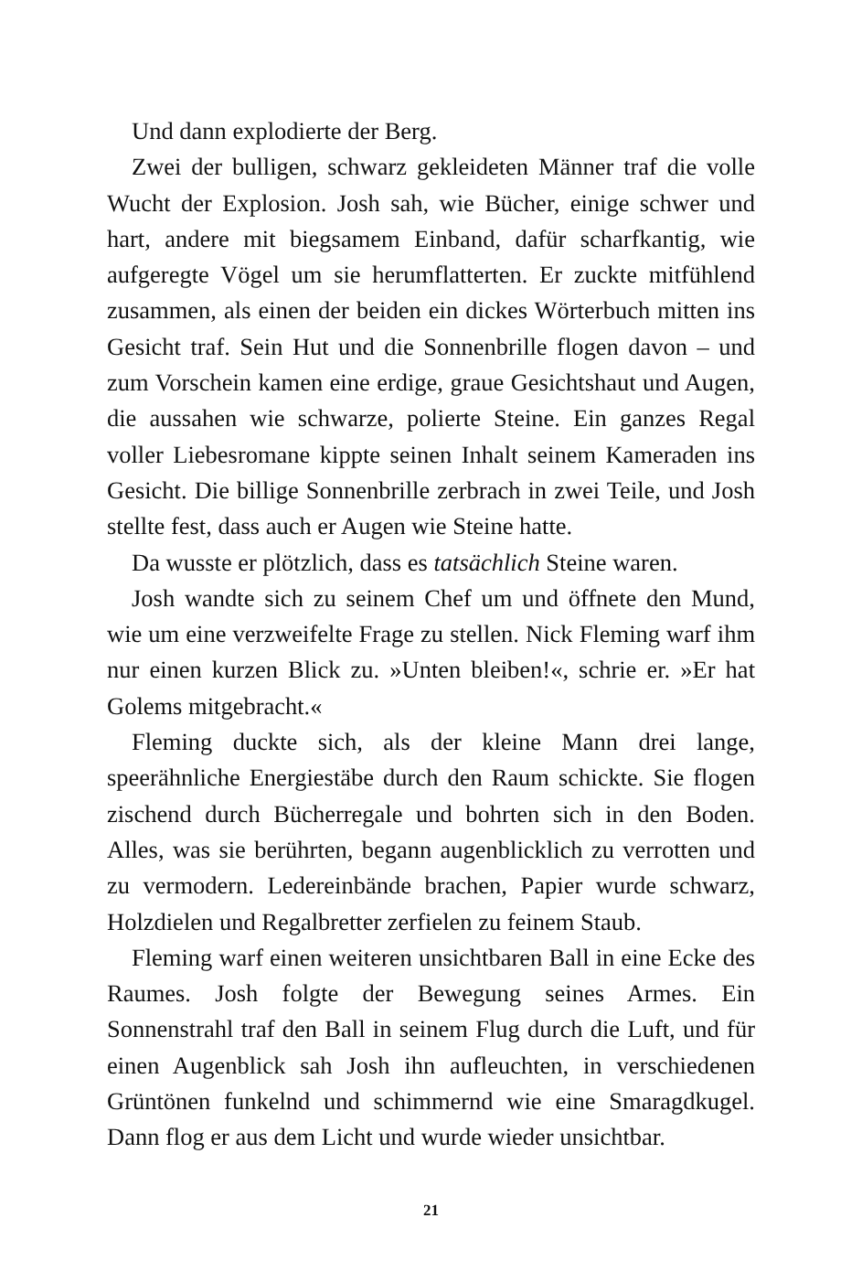Und dann explodierte der Berg.
Zwei der bulligen, schwarz gekleideten Männer traf die volle Wucht der Explosion. Josh sah, wie Bücher, einige schwer und hart, andere mit biegsamem Einband, dafür scharfkantig, wie aufgeregte Vögel um sie herumflatterten. Er zuckte mitfühlend zusammen, als einen der beiden ein dickes Wörterbuch mitten ins Gesicht traf. Sein Hut und die Sonnenbrille flogen davon – und zum Vorschein kamen eine erdige, graue Gesichtshaut und Augen, die aussahen wie schwarze, polierte Steine. Ein ganzes Regal voller Liebesromane kippte seinen Inhalt seinem Kameraden ins Gesicht. Die billige Sonnenbrille zerbrach in zwei Teile, und Josh stellte fest, dass auch er Augen wie Steine hatte.
Da wusste er plötzlich, dass es tatsächlich Steine waren.
Josh wandte sich zu seinem Chef um und öffnete den Mund, wie um eine verzweifelte Frage zu stellen. Nick Fleming warf ihm nur einen kurzen Blick zu. »Unten bleiben!«, schrie er. »Er hat Golems mitgebracht.«
Fleming duckte sich, als der kleine Mann drei lange, speerähnliche Energiestäbe durch den Raum schickte. Sie flogen zischend durch Bücherregale und bohrten sich in den Boden. Alles, was sie berührten, begann augenblicklich zu verrotten und zu vermodern. Ledereinbände brachen, Papier wurde schwarz, Holzdielen und Regalbretter zerfielen zu feinem Staub.
Fleming warf einen weiteren unsichtbaren Ball in eine Ecke des Raumes. Josh folgte der Bewegung seines Armes. Ein Sonnenstrahl traf den Ball in seinem Flug durch die Luft, und für einen Augenblick sah Josh ihn aufleuchten, in verschiedenen Grüntönen funkelnd und schimmernd wie eine Smaragdkugel. Dann flog er aus dem Licht und wurde wieder unsichtbar.
21